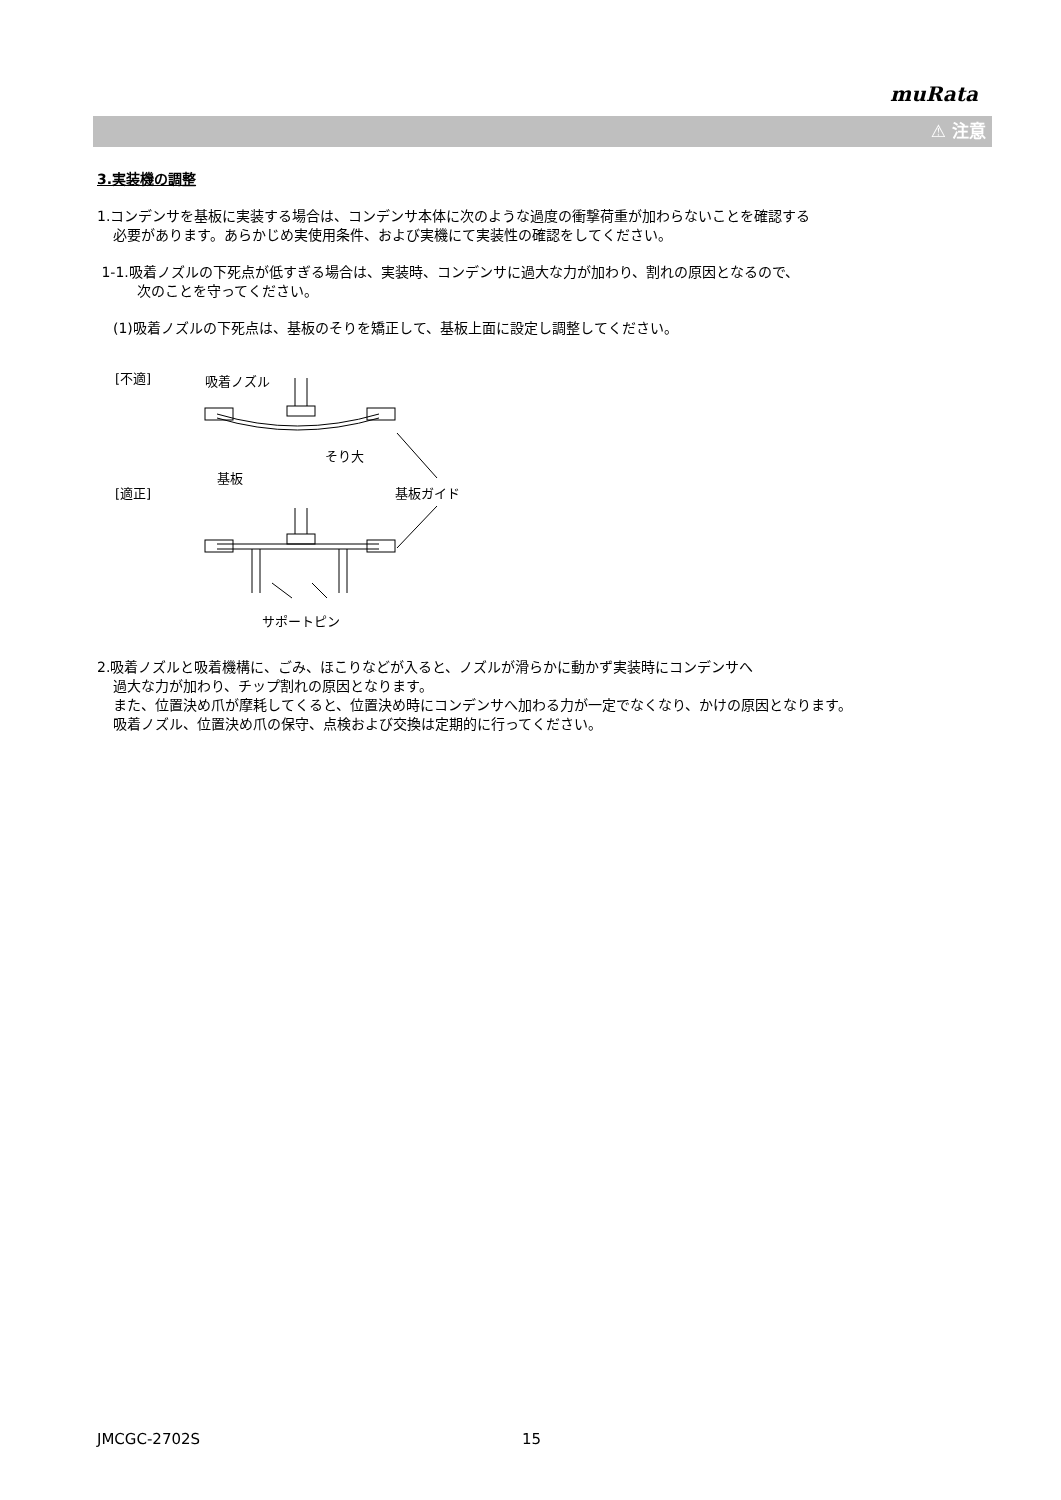muRata
⚠ 注意
3.実装機の調整
1.コンデンサを基板に実装する場合は、コンデンサ本体に次のような過度の衝撃荷重が加わらないことを確認する
必要があります。あらかじめ実使用条件、および実機にて実装性の確認をしてください。
1-1.吸着ノズルの下死点が低すぎる場合は、実装時、コンデンサに過大な力が加わり、割れの原因となるので、
次のことを守ってください。
(1)吸着ノズルの下死点は、基板のそりを矯正して、基板上面に設定し調整してください。
[不適]
吸着ノズル
そり大
基板
[適正]
基板ガイド
サポートピン
2.吸着ノズルと吸着機構に、ごみ、ほこりなどが入ると、ノズルが滑らかに動かず実装時にコンデンサへ
過大な力が加わり、チップ割れの原因となります。
また、位置決め爪が摩耗してくると、位置決め時にコンデンサへ加わる力が一定でなくなり、かけの原因となります。
吸着ノズル、位置決め爪の保守、点検および交換は定期的に行ってください。
JMCGC-2702S 15